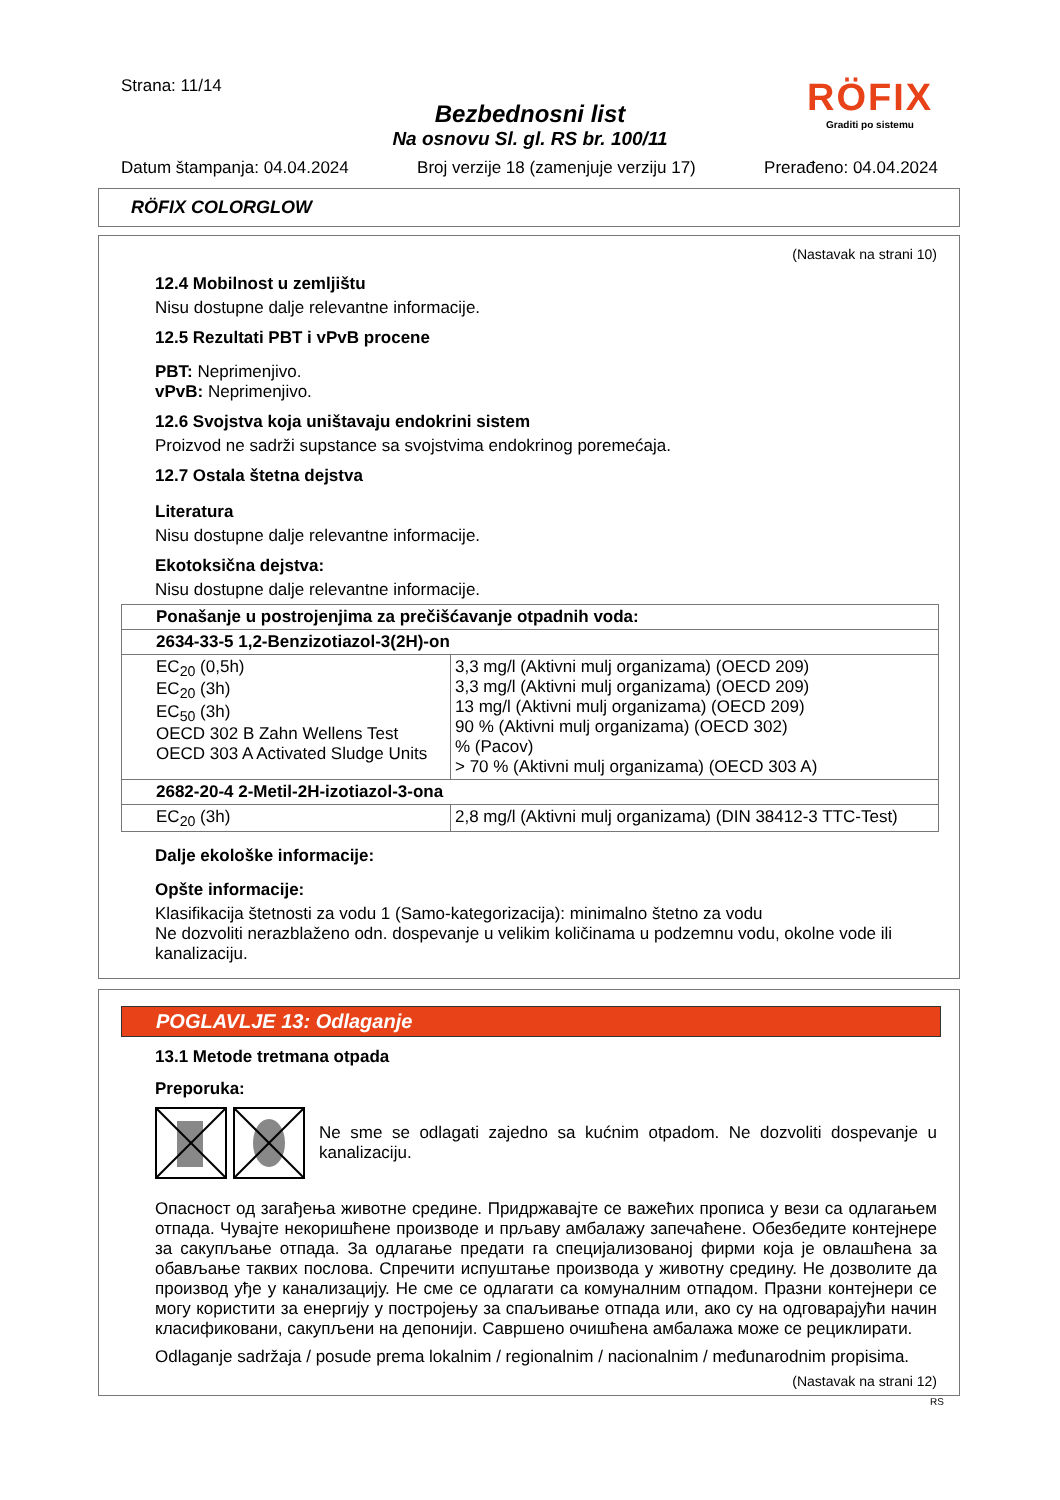Strana: 11/14
RÖFIX
Graditi po sistemu
Bezbednosni list
Na osnovu Sl. gl. RS br. 100/11
Datum štampanja: 04.04.2024 Broj verzije 18 (zamenjuje verziju 17) Prerađeno: 04.04.2024
RÖFIX COLORGLOW
(Nastavak na strani 10)
12.4 Mobilnost u zemljištu
Nisu dostupne dalje relevantne informacije.
12.5 Rezultati PBT i vPvB procene
PBT: Neprimenjivo.
vPvB: Neprimenjivo.
12.6 Svojstva koja uništavaju endokrini sistem
Proizvod ne sadrži supstance sa svojstvima endokrinog poremećaja.
12.7 Ostala štetna dejstva
Literatura
Nisu dostupne dalje relevantne informacije.
Ekotoksična dejstva:
Nisu dostupne dalje relevantne informacije.
| Ponašanje u postrojenjima za prečišćavanje otpadnih voda: | |
| 2634-33-5 1,2-Benzizotiazol-3(2H)-on | |
| EC<sub>20</sub> (0,5h) EC<sub>20</sub> (3h) EC<sub>50</sub> (3h) OECD 302 B Zahn Wellens Test OECD 303 A Activated Sludge Units | 3,3 mg/l (Aktivni mulj organizama) (OECD 209) 3,3 mg/l (Aktivni mulj organizama) (OECD 209) 13 mg/l (Aktivni mulj organizama) (OECD 209) 90 % (Aktivni mulj organizama) (OECD 302) % (Pacov) > 70 % (Aktivni mulj organizama) (OECD 303 A) |
| 2682-20-4 2-Metil-2H-izotiazol-3-ona | |
| EC<sub>20</sub> (3h) | 2,8 mg/l (Aktivni mulj organizama) (DIN 38412-3 TTC-Test) |
Dalje ekološke informacije:
Opšte informacije:
Klasifikacija štetnosti za vodu 1 (Samo-kategorizacija): minimalno štetno za vodu
Ne dozvoliti nerazblaženo odn. dospevanje u velikim količinama u podzemnu vodu, okolne vode ili kanalizaciju.
POGLAVLJE 13: Odlaganje
13.1 Metode tretmana otpada
Preporuka:
Ne sme se odlagati zajedno sa kućnim otpadom. Ne dozvoliti dospevanje u kanalizaciju.
Опасност од загађења животне средине. Придржавајте се важећих прописа у вези са одлагањем отпада. Чувајте некоришћене производе и прљаву амбалажу запечаћене. Обезбедите контејнере за сакупљање отпада. За одлагање предати га специјализованој фирми која је овлашћена за обављање таквих послова. Спречити испуштање производа у животну средину. Не дозволите да производ уђе у канализацију. Не сме се одлагати са комуналним отпадом. Празни контејнери се могу користити за енергију у постројењу за спаљивање отпада или, ако су на одговарајући начин класификовани, сакупљени на депонији. Савршено очишћена амбалажа може се рециклирати.
Odlaganje sadržaja / posude prema lokalnim / regionalnim / nacionalnim / međunarodnim propisima.
(Nastavak na strani 12)
RS